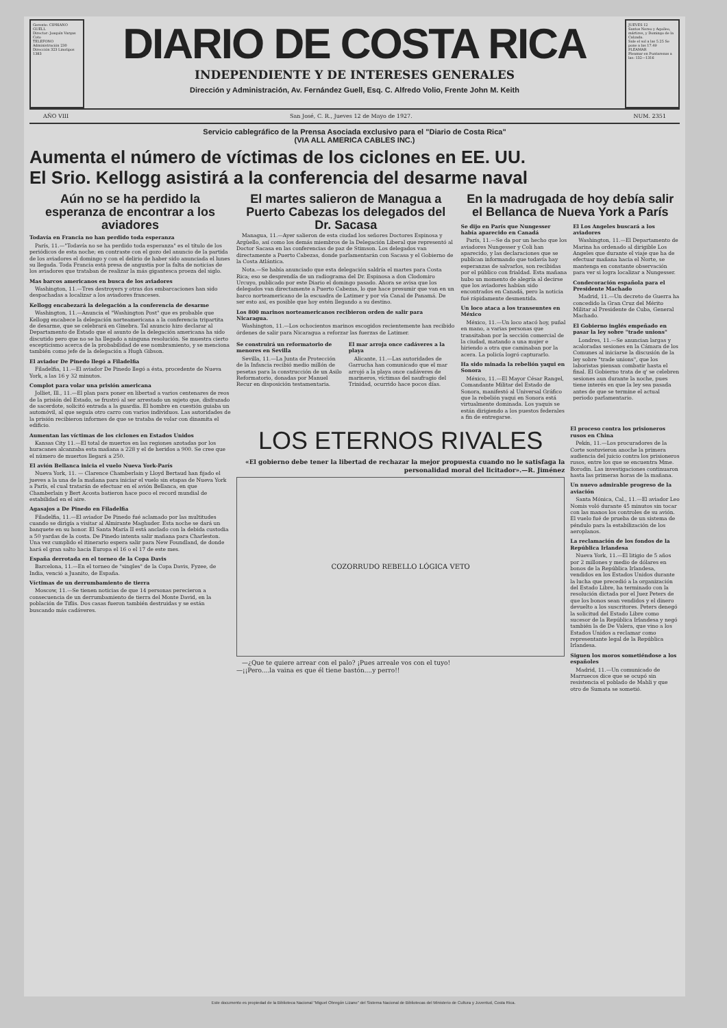Gerente: CIPRIANO GUELL
Director: Joaquín Vargas Coto
TELEFONO Administración 230 Dirección 323 Linotipos 1383
DIARIO DE COSTA RICA
INDEPENDIENTE Y DE INTERESES GENERALES
Dirección y Administración, Av. Fernández Guell, Esq. C. Alfredo Volio, Frente John M. Keith
JUEVES 12
Santos Nereo y Aquileo, mártires, y Domingo de la Calzada.
Sale el sol a las 5.25 Se pone a las 17.49
PLEAMAR
Pleamar en Puntarenas a las: 132—1316
AÑO VIII San José, C. R., Jueves 12 de Mayo de 1927. NUM. 2351
Servicio cablegráfico de la Prensa Asociada exclusivo para el "Diario de Costa Rica"
(VIA ALL AMERICA CABLES INC.)
Aumenta el número de víctimas de los ciclones en EE. UU.
El Srio. Kellogg asistirá a la conferencia del desarme naval
Aún no se ha perdido la esperanza de encontrar a los aviadores
Todavía en Francia no han perdido toda esperanza
París, 11.—"Todavía no se ha perdido toda esperanza" es el título de los periódicos de esta noche; en contraste con el gozo del anuncio de la partida de los aviadores el domingo y con el delirio de haber sido anunciada el lunes su llegada. Toda Francia está presa de angustia por la falta de noticias de los aviadores que trataban de realizar la más gigantesca proeza del siglo.
Mas barcos americanos en busca de los aviadores
Washington, 11.—Tres destroyers y otras dos embarcaciones han sido despachadas a localizar a los aviadores franceses.
Kellogg encabezará la delegación a la conferencia de desarme
Washington, 11.—Anuncia el "Washington Post" que es probable que Kellogg encabece la delegación norteamericana a la conferencia tripartita de desarme, que se celebrará en Ginebra. Tal anuncio hizo declarar al Departamento de Estado que el asunto de la delegación americana ha sido discutido pero que no se ha llegado a ninguna resolución. Se muestra cierto escepticismo acerca de la probabilidad de ese nombramiento, y se menciona también como jefe de la delegación a Hugh Gibson.
El aviador De Pinedo llegó a Filadelfia
Filadelfia, 11.—El aviador De Pinedo llegó a ésta, procedente de Nueva York, a las 16 y 32 minutos.
Complot para volar una prisión americana
Jolliet, Ill., 11.—El plan para poner en libertad a varios centenares de reos de la prisión del Estado, se frustró al ser arrestado un sujeto que, disfrazado de sacerdote, solicitó entrada a la guardia. El hombre en cuestión guiaba un automóvil, al que seguía otro carro con varios individuos. Las autoridades de la prisión recibieron informes de que se trataba de volar con dinamita el edificio.
Aumentan las víctimas de los ciclones en Estados Unidos
Kansas City 11.—El total de muertos en las regiones azotadas por los huracanes alcanzaba esta mañana a 228 y el de heridos a 900. Se cree que el número de muertos llegará a 250.
El avión Bellanca inicia el vuelo Nueva York-París
Nueva York, 11. — Clarence Chamberlain y Lloyd Bertaud han fijado el jueves a la una de la mañana para iniciar el vuelo sin etapas de Nueva York a París, el cual tratarán de efectuar en el avión Bellanca, en que Chamberlain y Bert Acosta batieron hace poco el record mundial de estabilidad en el aire.
Agasajos a De Pinedo en Filadelfia
Filadelfia, 11.—El aviador De Pinedo fué aclamado por las multitudes cuando se dirigía a visitar al Almirante Maghuder. Esta noche se dará un banquete en su honor. El Santa María II está anclado con la debida custodia a 50 yardas de la costa. De Pinedo intenta salir mañana para Charleston. Una vez cumplido el itinerario espera salir para New Foundland, de donde hará el gran salto hacia Europa el 16 o el 17 de este mes.
España derrotada en el torneo de la Copa Davis
Barcelona, 11.—En el torneo de "singles" de la Copa Davis, Fyzee, de India, venció a Juanito, de España.
Víctimas de un derrumbamiento de tierra
Moscow, 11.—Se tienen noticias de que 14 personas perecieron a consecuencia de un derrumbamiento de tierra del Monte David, en la población de Tiflis. Dos casas fueron también destruidas y se están buscando más cadáveres.
El martes salieron de Managua a Puerto Cabezas los delegados del Dr. Sacasa
Managua, 11.—Ayer salieron de esta ciudad los señores Doctores Espinosa y Argüello, así como los demás miembros de la Delegación Liberal que representó al Doctor Sacasa en las conferencias de paz de Stimson. Los delegados van directamente a Puerto Cabezas, donde parlamentarán con Sacasa y el Gobierno de la Costa Atlántica.
Nota.—Se había anunciado que esta delegación saldría el martes para Costa Rica; eso se desprendía de un radiograma del Dr. Espinosa a don Clodomiro Urcuyo, publicado por este Diario el domingo pasado. Ahora se avisa que los delegados van directamente a Puerto Cabezas, lo que hace presumir que van en un barco norteamericano de la escuadra de Latimer y por vía Canal de Panamá. De ser esto así, es posible que hoy estén llegando a su destino.
Los 800 marinos norteamericanos recibieron orden de salir para Nicaragua.
Washington, 11.—Los ochocientos marinos escogidos recientemente han recibido órdenes de salir para Nicaragua a reforzar las fuerzas de Latimer.
Se construirá un reformatorio de menores en Sevilla
Sevilla, 11.—La Junta de Protección de la Infancia recibió medio millón de pesetas para la construcción de un Asilo Reformatorio, donadas por Manuel Recur en disposición testamentaria.
El mar arroja once cadáveres a la playa
Alicante, 11.—Las autoridades de Garrucha han comunicado que el mar arrojó a la playa once cadáveres de marineros, víctimas del naufragio del Trinidad, ocurrido hace pocos días.
En la madrugada de hoy debía salir el Bellanca de Nueva York a París
Se dijo en París que Nungesser había aparecido en Canadá
París, 11.—Se da por un hecho que los aviadores Nungesser y Coli han aparecido, y las declaraciones que se publican informando que todavía hay esperanzas de salvarlos, son recibidas por el público con frialdad. Esta mañana hubo un momento de alegría al decirse que los aviadores habían sido encontrados en Canadá, pero la noticia fué rápidamente desmentida.
Un loco ataca a los transeuntes en México
México, 11.—Un loco atacó hoy, puñal en mano, a varias personas que transitaban por la sección comercial de la ciudad, matando a una mujer e hiriendo a otra que caminaban por la acera. La policía logró capturarlo.
Ha sido minada la rebelión yaqui en Sonora
México, 11.—El Mayor César Rangel, Comandante Militar del Estado de Sonora, manifestó al Universal Gráfico que la rebelión yaqui en Sonora está virtualmente dominada. Los yaquis se están dirigiendo a los puestos federales a fin de entregarse.
El Los Angeles buscará a los aviadores
Washington, 11.—El Departamento de Marina ha ordenado al dirigible Los Angeles que durante el viaje que ha de efectuar mañana hacia el Norte, se mantenga en constante observación para ver si logra localizar a Nungesser.
Condecoración española para el Presidente Machado
Madrid, 11.—Un decreto de Guerra ha concedido la Gran Cruz del Mérito Militar al Presidente de Cuba, General Machado.
El Gobierno inglés empeñado en pasar la ley sobre "trade unions"
Londres, 11.—Se anuncian largas y acaloradas sesiones en la Cámara de los Comunes al iniciarse la discusión de la ley sobre "trade unions", que los laboristas piensan combatir hasta el final. El Gobierno trata de q' se celebren sesiones aun durante la noche, pues tiene interés en que la ley sea pasada antes de que se termine el actual periodo parlamentario.
LOS ETERNOS RIVALES
«El gobierno debe tener la libertad de rechazar la mejor propuesta cuando no le satisfaga la personalidad moral del licitador».—R. Jiménez
COZORRUDO REBELLO LÓGICA VETO
—¿Que te quiere arrear con el palo? ¡Pues arreale vos con el tuyo!
—¡¡Pero....la vaina es que él tiene bastón....y perro!!
El proceso contra los prisioneros rusos en China
Pekín, 11.—Los procuradores de la Corte sostuvieron anoche la primera audiencia del juicio contra los prisioneros rusos, entre los que se encuentra Mme. Borodin. Las investigaciones continuaron hasta las primeras horas de la mañana.
Un nuevo admirable progreso de la aviación
Santa Mónica, Cal., 11.—El aviador Leo Nomis voló durante 45 minutos sin tocar con las manos los controles de su avión. El vuelo fué de prueba de un sistema de péndulo para la estabilización de los aeroplanos.
La reclamación de los fondos de la República Irlandesa
Nueva York, 11.—El litigio de 5 años por 2 millones y medio de dólares en bonos de la República Irlandesa, vendidos en los Estados Unidos durante la lucha que precedió a la organización del Estado Libre, ha terminado con la resolución dictada por el Juez Peters de que los bonos sean vendidos y el dinero devuelto a los suscritores. Peters denegó la solicitud del Estado Libre como sucesor de la República Irlandesa y negó también la de De Valera, que vino a los Estados Unidos a reclamar como representante legal de la República Irlandesa.
Siguen los moros sometiéndose a los españoles
Madrid, 11.—Un comunicado de Marruecos dice que se ocupó sin resistencia el poblado de Mahli y que otro de Sumata se sometió.
Este documento es propiedad de la Biblioteca Nacional "Miguel Obregón Lizano" del Sistema Nacional de Bibliotecas del Ministerio de Cultura y Juventud, Costa Rica.